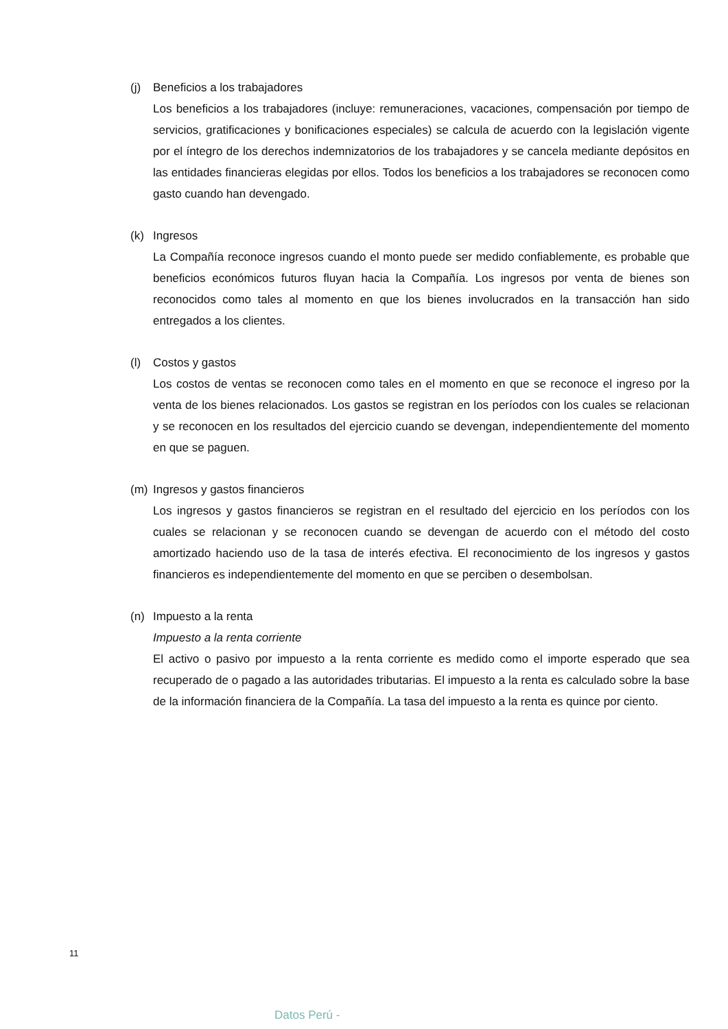(j) Beneficios a los trabajadores
Los beneficios a los trabajadores (incluye: remuneraciones, vacaciones, compensación por tiempo de servicios, gratificaciones y bonificaciones especiales) se calcula de acuerdo con la legislación vigente por el íntegro de los derechos indemnizatorios de los trabajadores y se cancela mediante depósitos en las entidades financieras elegidas por ellos. Todos los beneficios a los trabajadores se reconocen como gasto cuando han devengado.
(k) Ingresos
La Compañía reconoce ingresos cuando el monto puede ser medido confiablemente, es probable que beneficios económicos futuros fluyan hacia la Compañía. Los ingresos por venta de bienes son reconocidos como tales al momento en que los bienes involucrados en la transacción han sido entregados a los clientes.
(l) Costos y gastos
Los costos de ventas se reconocen como tales en el momento en que se reconoce el ingreso por la venta de los bienes relacionados. Los gastos se registran en los períodos con los cuales se relacionan y se reconocen en los resultados del ejercicio cuando se devengan, independientemente del momento en que se paguen.
(m) Ingresos y gastos financieros
Los ingresos y gastos financieros se registran en el resultado del ejercicio en los períodos con los cuales se relacionan y se reconocen cuando se devengan de acuerdo con el método del costo amortizado haciendo uso de la tasa de interés efectiva. El reconocimiento de los ingresos y gastos financieros es independientemente del momento en que se perciben o desembolsan.
(n) Impuesto a la renta
Impuesto a la renta corriente
El activo o pasivo por impuesto a la renta corriente es medido como el importe esperado que sea recuperado de o pagado a las autoridades tributarias. El impuesto a la renta es calculado sobre la base de la información financiera de la Compañía. La tasa del impuesto a la renta es quince por ciento.
11
Datos Perú -